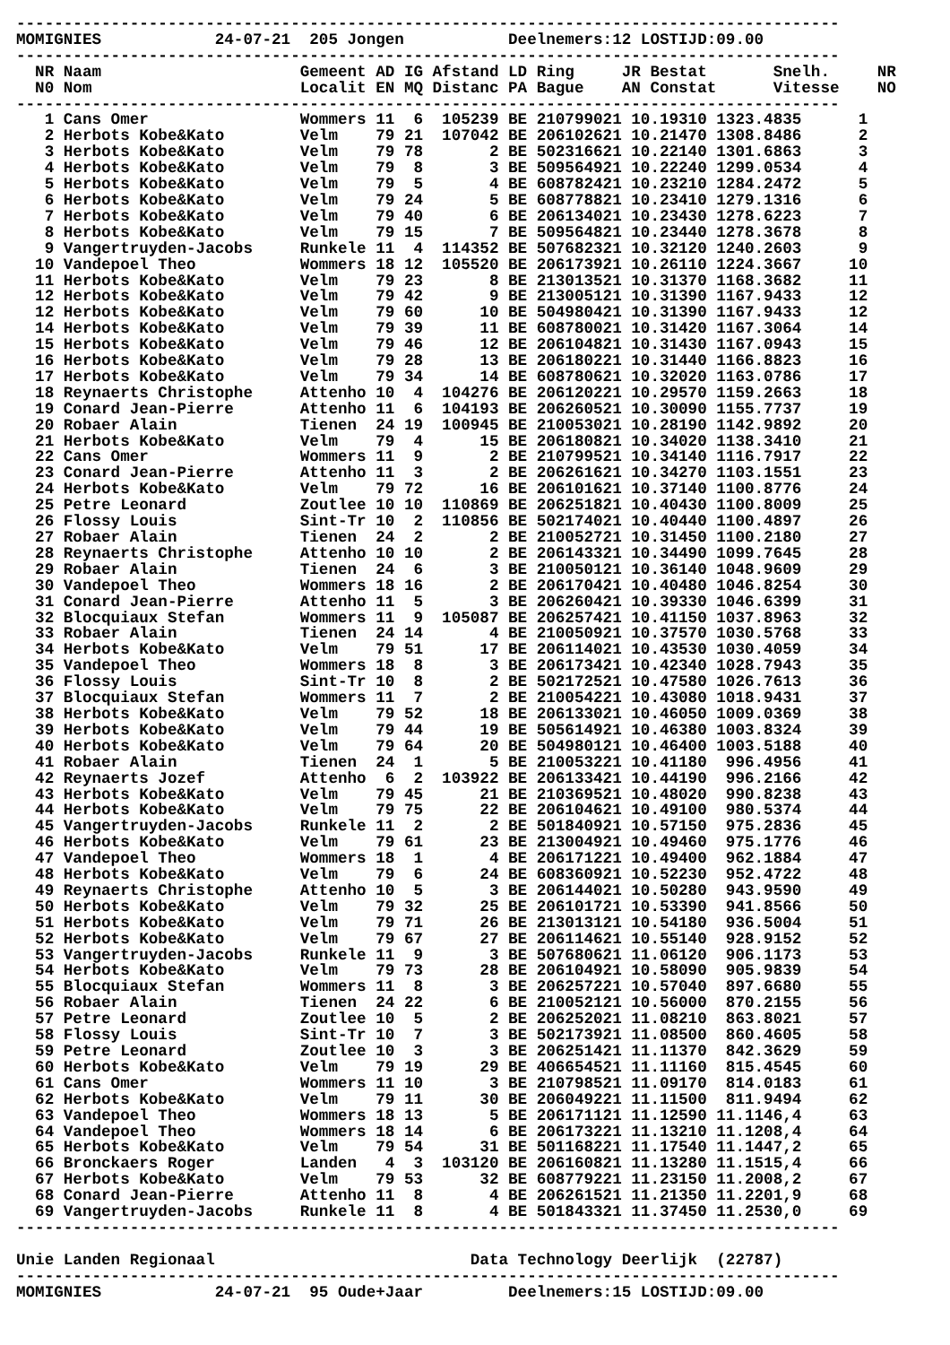---------------------------------------------------------------------------------------
MOMIGNIES            24-07-21  205 Jongen           Deelnemers:12 LOSTIJD:09.00
---------------------------------------------------------------------------------------
  NR Naam                     Gemeent AD IG Afstand LD Ring     JR Bestat       Snelh.     NR
  N0 Nom                      Localit EN MQ Distanc PA Bague    AN Constat      Vitesse    NO
---------------------------------------------------------------------------------------
   1 Cans Omer                Wommers 11  6  105239 BE 210799021 10.19310 1323.4835      1
   2 Herbots Kobe&Kato        Velm    79 21  107042 BE 206102621 10.21470 1308.8486      2
   3 Herbots Kobe&Kato        Velm    79 78       2 BE 502316621 10.22140 1301.6863      3
   4 Herbots Kobe&Kato        Velm    79  8       3 BE 509564921 10.22240 1299.0534      4
   5 Herbots Kobe&Kato        Velm    79  5       4 BE 608782421 10.23210 1284.2472      5
   6 Herbots Kobe&Kato        Velm    79 24       5 BE 608778821 10.23410 1279.1316      6
   7 Herbots Kobe&Kato        Velm    79 40       6 BE 206134021 10.23430 1278.6223      7
   8 Herbots Kobe&Kato        Velm    79 15       7 BE 509564821 10.23440 1278.3678      8
   9 Vangertruyden-Jacobs     Runkele 11  4  114352 BE 507682321 10.32120 1240.2603      9
  10 Vandepoel Theo           Wommers 18 12  105520 BE 206173921 10.26110 1224.3667     10
  11 Herbots Kobe&Kato        Velm    79 23       8 BE 213013521 10.31370 1168.3682     11
  12 Herbots Kobe&Kato        Velm    79 42       9 BE 213005121 10.31390 1167.9433     12
  12 Herbots Kobe&Kato        Velm    79 60      10 BE 504980421 10.31390 1167.9433     12
  14 Herbots Kobe&Kato        Velm    79 39      11 BE 608780021 10.31420 1167.3064     14
  15 Herbots Kobe&Kato        Velm    79 46      12 BE 206104821 10.31430 1167.0943     15
  16 Herbots Kobe&Kato        Velm    79 28      13 BE 206180221 10.31440 1166.8823     16
  17 Herbots Kobe&Kato        Velm    79 34      14 BE 608780621 10.32020 1163.0786     17
  18 Reynaerts Christophe     Attenho 10  4  104276 BE 206120221 10.29570 1159.2663     18
  19 Conard Jean-Pierre       Attenho 11  6  104193 BE 206260521 10.30090 1155.7737     19
  20 Robaer Alain             Tienen  24 19  100945 BE 210053021 10.28190 1142.9892     20
  21 Herbots Kobe&Kato        Velm    79  4      15 BE 206180821 10.34020 1138.3410     21
  22 Cans Omer                Wommers 11  9       2 BE 210799521 10.34140 1116.7917     22
  23 Conard Jean-Pierre       Attenho 11  3       2 BE 206261621 10.34270 1103.1551     23
  24 Herbots Kobe&Kato        Velm    79 72      16 BE 206101621 10.37140 1100.8776     24
  25 Petre Leonard            Zoutlee 10 10  110869 BE 206251821 10.40430 1100.8009     25
  26 Flossy Louis             Sint-Tr 10  2  110856 BE 502174021 10.40440 1100.4897     26
  27 Robaer Alain             Tienen  24  2       2 BE 210052721 10.31450 1100.2180     27
  28 Reynaerts Christophe     Attenho 10 10       2 BE 206143321 10.34490 1099.7645     28
  29 Robaer Alain             Tienen  24  6       3 BE 210050121 10.36140 1048.9609     29
  30 Vandepoel Theo           Wommers 18 16       2 BE 206170421 10.40480 1046.8254     30
  31 Conard Jean-Pierre       Attenho 11  5       3 BE 206260421 10.39330 1046.6399     31
  32 Blocquiaux Stefan        Wommers 11  9  105087 BE 206257421 10.41150 1037.8963     32
  33 Robaer Alain             Tienen  24 14       4 BE 210050921 10.37570 1030.5768     33
  34 Herbots Kobe&Kato        Velm    79 51      17 BE 206114021 10.43530 1030.4059     34
  35 Vandepoel Theo           Wommers 18  8       3 BE 206173421 10.42340 1028.7943     35
  36 Flossy Louis             Sint-Tr 10  8       2 BE 502172521 10.47580 1026.7613     36
  37 Blocquiaux Stefan        Wommers 11  7       2 BE 210054221 10.43080 1018.9431     37
  38 Herbots Kobe&Kato        Velm    79 52      18 BE 206133021 10.46050 1009.0369     38
  39 Herbots Kobe&Kato        Velm    79 44      19 BE 505614921 10.46380 1003.8324     39
  40 Herbots Kobe&Kato        Velm    79 64      20 BE 504980121 10.46400 1003.5188     40
  41 Robaer Alain             Tienen  24  1       5 BE 210053221 10.41180  996.4956     41
  42 Reynaerts Jozef          Attenho  6  2  103922 BE 206133421 10.44190  996.2166     42
  43 Herbots Kobe&Kato        Velm    79 45      21 BE 210369521 10.48020  990.8238     43
  44 Herbots Kobe&Kato        Velm    79 75      22 BE 206104621 10.49100  980.5374     44
  45 Vangertruyden-Jacobs     Runkele 11  2       2 BE 501840921 10.57150  975.2836     45
  46 Herbots Kobe&Kato        Velm    79 61      23 BE 213004921 10.49460  975.1776     46
  47 Vandepoel Theo           Wommers 18  1       4 BE 206171221 10.49400  962.1884     47
  48 Herbots Kobe&Kato        Velm    79  6      24 BE 608360921 10.52230  952.4722     48
  49 Reynaerts Christophe     Attenho 10  5       3 BE 206144021 10.50280  943.9590     49
  50 Herbots Kobe&Kato        Velm    79 32      25 BE 206101721 10.53390  941.8566     50
  51 Herbots Kobe&Kato        Velm    79 71      26 BE 213013121 10.54180  936.5004     51
  52 Herbots Kobe&Kato        Velm    79 67      27 BE 206114621 10.55140  928.9152     52
  53 Vangertruyden-Jacobs     Runkele 11  9       3 BE 507680621 11.06120  906.1173     53
  54 Herbots Kobe&Kato        Velm    79 73      28 BE 206104921 10.58090  905.9839     54
  55 Blocquiaux Stefan        Wommers 11  8       3 BE 206257221 10.57040  897.6680     55
  56 Robaer Alain             Tienen  24 22       6 BE 210052121 10.56000  870.2155     56
  57 Petre Leonard            Zoutlee 10  5       2 BE 206252021 11.08210  863.8021     57
  58 Flossy Louis             Sint-Tr 10  7       3 BE 502173921 11.08500  860.4605     58
  59 Petre Leonard            Zoutlee 10  3       3 BE 206251421 11.11370  842.3629     59
  60 Herbots Kobe&Kato        Velm    79 19      29 BE 406654521 11.11160  815.4545     60
  61 Cans Omer                Wommers 11 10       3 BE 210798521 11.09170  814.0183     61
  62 Herbots Kobe&Kato        Velm    79 11      30 BE 206049221 11.11500  811.9494     62
  63 Vandepoel Theo           Wommers 18 13       5 BE 206171121 11.12590 11.1146,4     63
  64 Vandepoel Theo           Wommers 18 14       6 BE 206173221 11.13210 11.1208,4     64
  65 Herbots Kobe&Kato        Velm    79 54      31 BE 501168221 11.17540 11.1447,2     65
  66 Bronckaers Roger         Landen   4  3  103120 BE 206160821 11.13280 11.1515,4     66
  67 Herbots Kobe&Kato        Velm    79 53      32 BE 608779221 11.23150 11.2008,2     67
  68 Conard Jean-Pierre       Attenho 11  8       4 BE 206261521 11.21350 11.2201,9     68
  69 Vangertruyden-Jacobs     Runkele 11  8       4 BE 501843321 11.37450 11.2530,0     69
---------------------------------------------------------------------------------------

Unie Landen Regionaal                           Data Technology Deerlijk  (22787)
---------------------------------------------------------------------------------------
MOMIGNIES            24-07-21  95 Oude+Jaar         Deelnemers:15 LOSTIJD:09.00